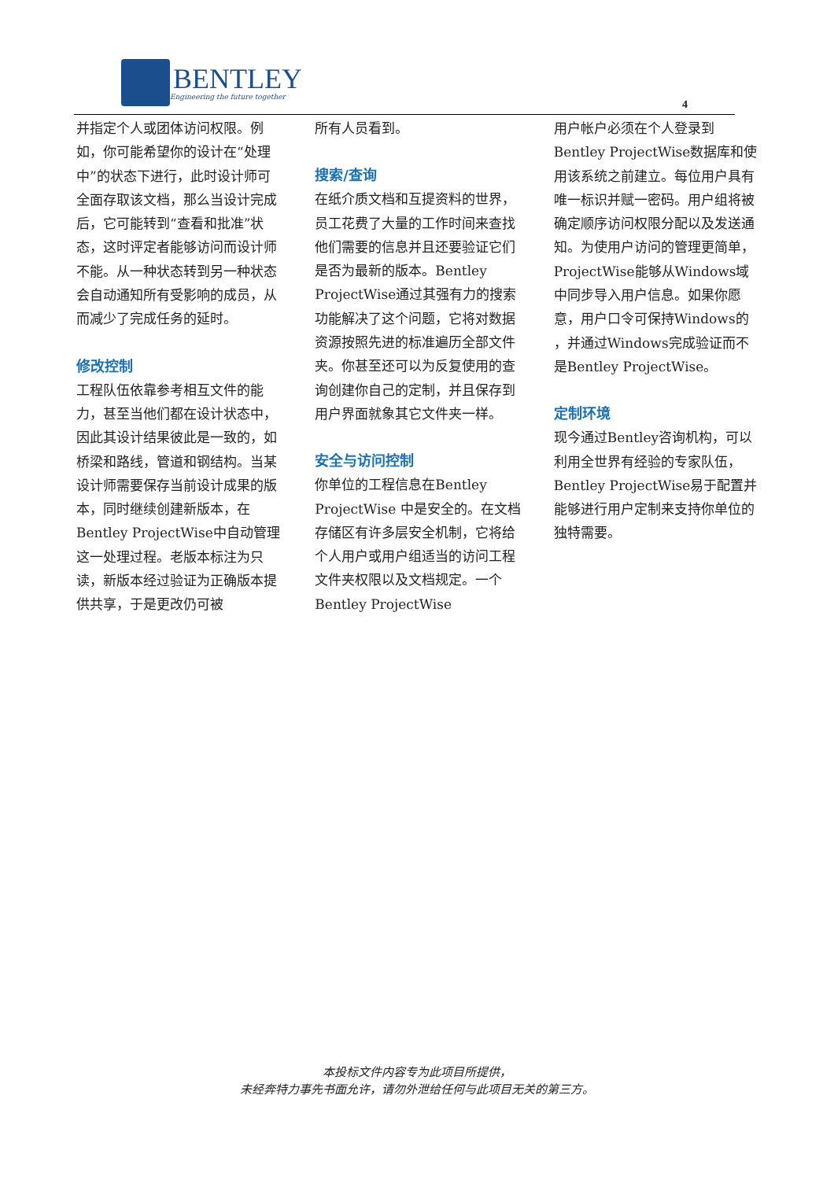BENTLEY
Engineering the future together
4
并指定个人或团体访问权限。例如，你可能希望你的设计在“处理中”的状态下进行，此时设计师可全面存取该文档，那么当设计完成后，它可能转到“查看和批准”状态，这时评定者能够访问而设计师不能。从一种状态转到另一种状态会自动通知所有受影响的成员，从而减少了完成任务的延时。
修改控制
工程队伍依靠参考相互文件的能力，甚至当他们都在设计状态中，因此其设计结果彼此是一致的，如桥梁和路线，管道和钢结构。当某设计师需要保存当前设计成果的版本，同时继续创建新版本，在Bentley ProjectWise中自动管理这一处理过程。老版本标注为只读，新版本经过验证为正确版本提供共享，于是更改仍可被
所有人员看到。
搜索/查询
在纸介质文档和互提资料的世界，员工花费了大量的工作时间来查找他们需要的信息并且还要验证它们是否为最新的版本。Bentley ProjectWise通过其强有力的搜索功能解决了这个问题，它将对数据资源按照先进的标准遍历全部文件夹。你甚至还可以为反复使用的查询创建你自己的定制，并且保存到用户界面就象其它文件夹一样。
安全与访问控制
你单位的工程信息在Bentley ProjectWise 中是安全的。在文档存储区有许多层安全机制，它将给个人用户或用户组适当的访问工程文件夹权限以及文档规定。一个Bentley ProjectWise
用户帐户必须在个人登录到Bentley ProjectWise数据库和使用该系统之前建立。每位用户具有唯一标识并赋一密码。用户组将被确定顺序访问权限分配以及发送通知。为使用户访问的管理更简单，ProjectWise能够从Windows域中同步导入用户信息。如果你愿意，用户口令可保持Windows的 ，并通过Windows完成验证而不是Bentley ProjectWise。
定制环境
现今通过Bentley咨询机构，可以利用全世界有经验的专家队伍，Bentley ProjectWise易于配置并能够进行用户定制来支持你单位的独特需要。
本投标文件内容专为此项目所提供，
未经奔特力事先书面允许，请勿外泄给任何与此项目无关的第三方。